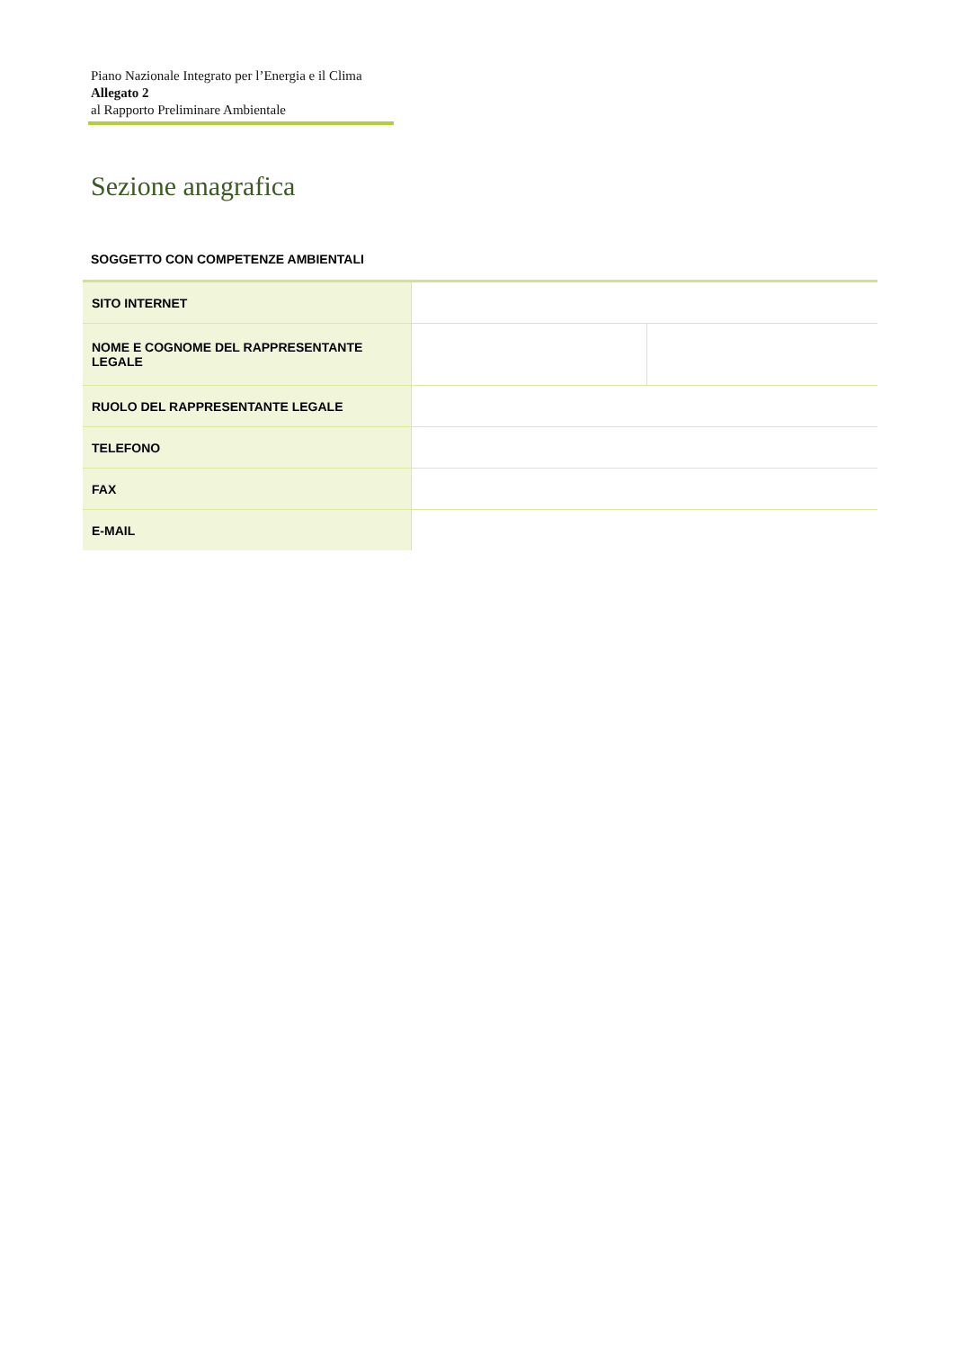Piano Nazionale Integrato per l’Energia e il Clima
Allegato 2
al Rapporto Preliminare Ambientale
Sezione anagrafica
SOGGETTO CON COMPETENZE AMBIENTALI
| SITO INTERNET | | |
| NOME E COGNOME DEL RAPPRESENTANTE LEGALE | | |
| RUOLO DEL RAPPRESENTANTE LEGALE | | |
| TELEFONO | | |
| FAX | | |
| E-MAIL | | |